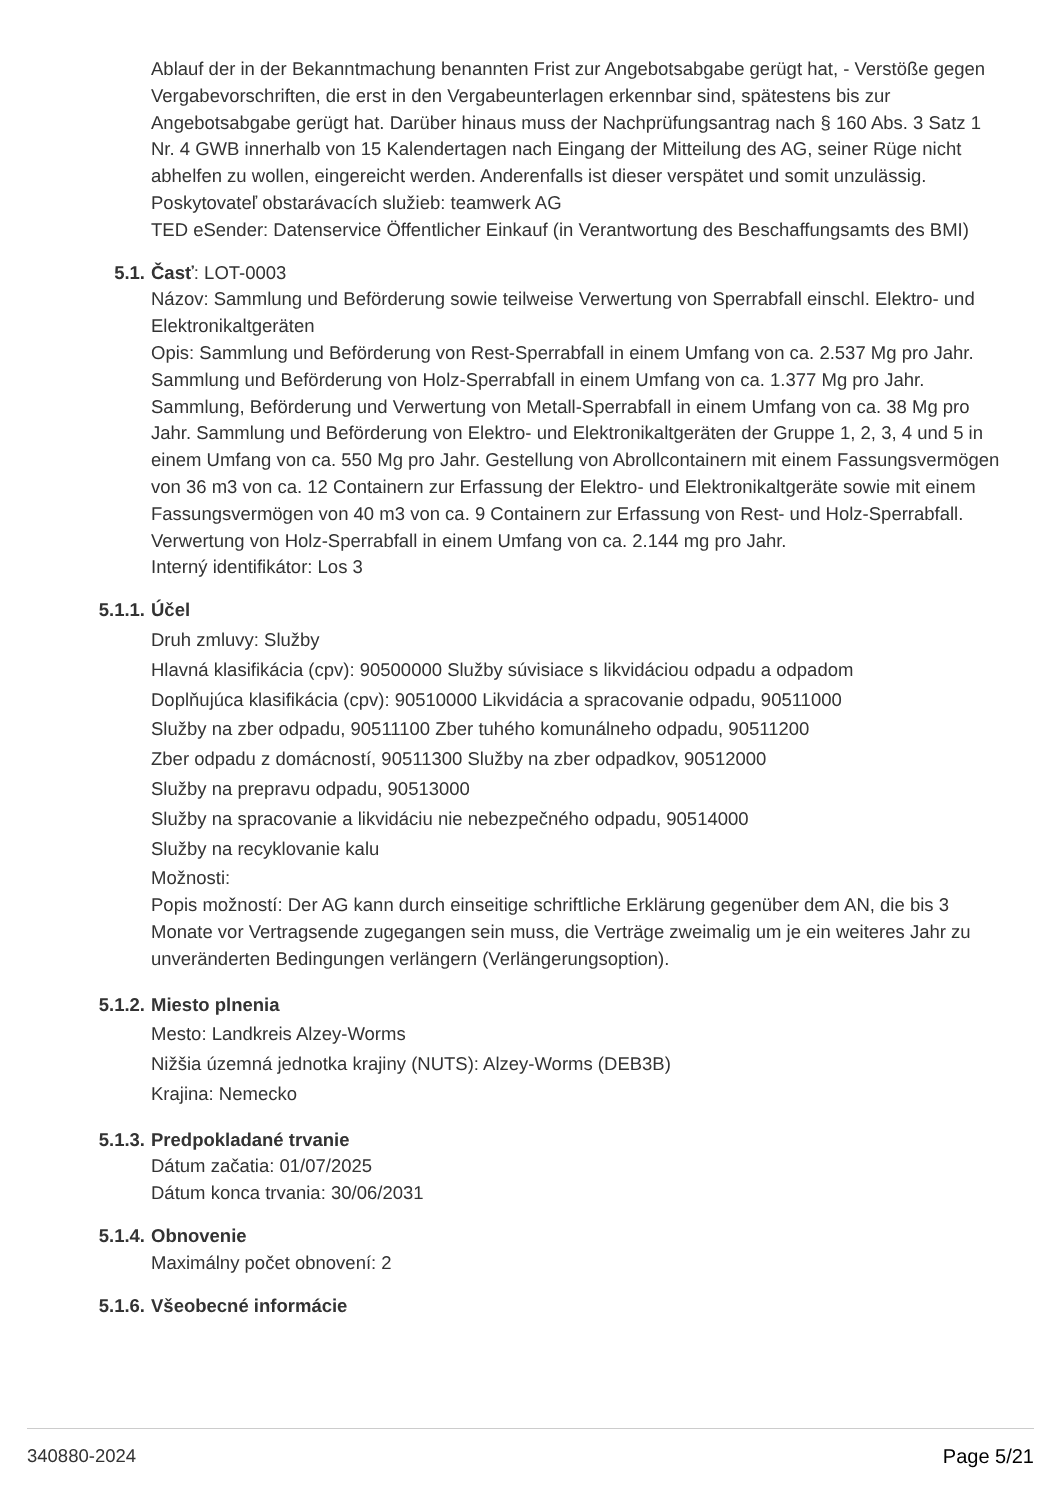Ablauf der in der Bekanntmachung benannten Frist zur Angebotsabgabe gerügt hat, - Verstöße gegen Vergabevorschriften, die erst in den Vergabeunterlagen erkennbar sind, spätestens bis zur Angebotsabgabe gerügt hat. Darüber hinaus muss der Nachprüfungsantrag nach § 160 Abs. 3 Satz 1 Nr. 4 GWB innerhalb von 15 Kalendertagen nach Eingang der Mitteilung des AG, seiner Rüge nicht abhelfen zu wollen, eingereicht werden. Anderenfalls ist dieser verspätet und somit unzulässig.
Poskytovateľ obstarávacích služieb: teamwerk AG
TED eSender: Datenservice Öffentlicher Einkauf (in Verantwortung des Beschaffungsamts des BMI)
5.1.
Časť: LOT-0003
Názov: Sammlung und Beförderung sowie teilweise Verwertung von Sperrabfall einschl. Elektro- und Elektronikaltgeräten
Opis: Sammlung und Beförderung von Rest-Sperrabfall in einem Umfang von ca. 2.537 Mg pro Jahr. Sammlung und Beförderung von Holz-Sperrabfall in einem Umfang von ca. 1.377 Mg pro Jahr. Sammlung, Beförderung und Verwertung von Metall-Sperrabfall in einem Umfang von ca. 38 Mg pro Jahr. Sammlung und Beförderung von Elektro- und Elektronikaltgeräten der Gruppe 1, 2, 3, 4 und 5 in einem Umfang von ca. 550 Mg pro Jahr. Gestellung von Abrollcontainern mit einem Fassungsvermögen von 36 m3 von ca. 12 Containern zur Erfassung der Elektro- und Elektronikaltgeräte sowie mit einem Fassungsvermögen von 40 m3 von ca. 9 Containern zur Erfassung von Rest- und Holz-Sperrabfall. Verwertung von Holz-Sperrabfall in einem Umfang von ca. 2.144 mg pro Jahr.
Interný identifikátor: Los 3
5.1.1.
Účel
Druh zmluvy: Služby
Hlavná klasifikácia (cpv): 90500000 Služby súvisiace s likvidáciou odpadu a odpadom
Doplňujúca klasifikácia (cpv): 90510000 Likvidácia a spracovanie odpadu, 90511000
Služby na zber odpadu, 90511100 Zber tuhého komunálneho odpadu, 90511200
Zber odpadu z domácností, 90511300 Služby na zber odpadkov, 90512000
Služby na prepravu odpadu, 90513000
Služby na spracovanie a likvidáciu nie nebezpečného odpadu, 90514000
Služby na recyklovanie kalu
Možnosti:
Popis možností: Der AG kann durch einseitige schriftliche Erklärung gegenüber dem AN, die bis 3 Monate vor Vertragsende zugegangen sein muss, die Verträge zweimalig um je ein weiteres Jahr zu unveränderten Bedingungen verlängern (Verlängerungsoption).
5.1.2.
Miesto plnenia
Mesto: Landkreis Alzey-Worms
Nižšia územná jednotka krajiny (NUTS): Alzey-Worms (DEB3B)
Krajina: Nemecko
5.1.3.
Predpokladané trvanie
Dátum začatia: 01/07/2025
Dátum konca trvania: 30/06/2031
5.1.4.
Obnovenie
Maximálny počet obnovení: 2
5.1.6.
Všeobecné informácie
340880-2024 Page 5/21